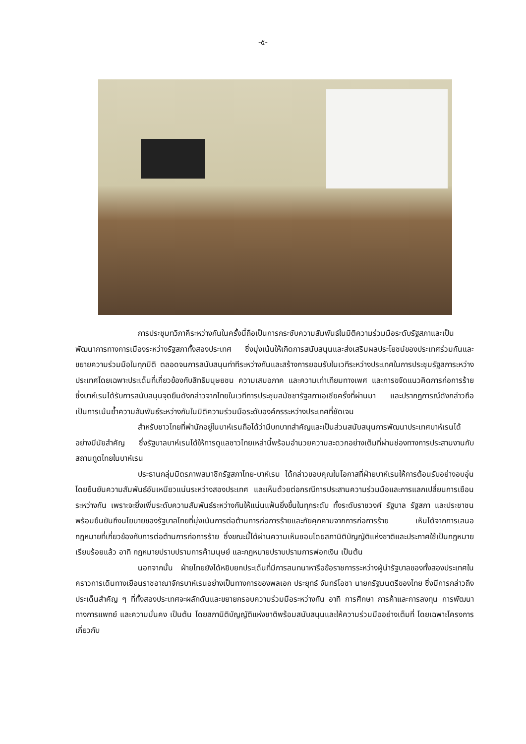-๕-
การประชุมทวิภาคีระหว่างกันในครั้งนี้ถือเป็นการกระชับความสัมพันธ์ในมิติความร่วมมือระดับรัฐสภาและเป็นพัฒนาการทางการเมืองระหว่างรัฐสภาทั้งสองประเทศ ซึ่งมุ่งเน้นให้เกิดการสนับสนุนและส่งเสริมผลประโยชน์ของประเทศร่วมกันและขยายความร่วมมือในทุกมิติ ตลอดจนการสนับสนุนท่าทีระหว่างกันและสร้างการยอมรับในเวทีระหว่างประเทศในการประชุมรัฐสภาระหว่างประเทศโดยเฉพาะประเด็นที่เกี่ยวข้องกับสิทธิมนุษยชน ความเสมอภาค และความเท่าเทียมทางเพศ และการขจัดแนวคิดการก่อการร้าย ซึ่งบาห์เรนได้รับการสนับสนุนจุดยืนดังกล่าวจากไทยในเวทีการประชุมสมัชชารัฐสภาเอเชียครั้งที่ผ่านมา และปรากฏการณ์ดังกล่าวถือเป็นการเน้นย้ำความสัมพันธ์ระหว่างกันในมิติความร่วมมือระดับองค์กรระหว่างประเทศที่ชัดเจน
สำหรับชาวไทยที่พำนักอยู่ในบาห์เรนถือได้ว่ามีบทบาทสำคัญและเป็นส่วนสนับสนุนการพัฒนาประเทศบาห์เรนได้อย่างมีนัยสำคัญ ซึ่งรัฐบาลบาห์เรนได้ให้การดูแลชาวไทยเหล่านี้พร้อมอำนวยความสะดวกอย่างเต็มที่ผ่านช่องทางการประสานงานกับสถานทูตไทยในบาห์เรน
ประธานกลุ่มมิตรภาพสมาชิกรัฐสภาไทย-บาห์เรน ได้กล่าวขอบคุณในโอกาสที่ฝ่ายบาห์เรนให้การต้อนรับอย่างอบอุ่น โดยยืนยันความสัมพันธ์อันเหนียวแน่นระหว่างสองประเทศ และเห็นด้วยต่อกรณีการประสานความร่วมมือและการแลกเปลี่ยนการเยือนระหว่างกัน เพราะจะยิ่งเพิ่มระดับความสัมพันธ์ระหว่างกันให้แน่นแฟ้นยิ่งขึ้นในทุกระดับ ทั้งระดับราชวงศ์ รัฐบาล รัฐสภา และประชาชน พร้อมยืนยันถึงนโยบายของรัฐบาลไทยที่มุ่งเน้นการต่อต้านการก่อการร้ายและภัยคุกคามจากการก่อการร้าย เห็นได้จากการเสนอกฎหมายที่เกี่ยวข้องกับการต่อต้านการก่อการร้าย ซึ่งขณะนี้ได้ผ่านความเห็นชอบโดยสภานิติบัญญัติแห่งชาติและประกาศใช้เป็นกฎหมายเรียบร้อยแล้ว อาทิ กฎหมายปราบปรามการค้ามนุษย์ และกฎหมายปราบปรามการฟอกเงิน เป็นต้น
นอกจากนั้น ฝ่ายไทยยังได้หยิบยกประเด็นที่มีการสนทนาหารือข้อราชการระหว่างผู้นำรัฐบาลของทั้งสองประเทศในคราวการเดินทางเยือนราชอาณาจักรบาห์เรนอย่างเป็นทางการของพลเอก ประยุทธ์ จันทร์โอชา นายกรัฐมนตรีของไทย ซึ่งมีการกล่าวถึงประเด็นสำคัญ ๆ ที่ทั้งสองประเทศจะผลักดันและขยายกรอบความร่วมมือระหว่างกัน อาทิ การศึกษา การค้าและการลงทุน การพัฒนาทางการแพทย์ และความมั่นคง เป็นต้น โดยสภานิติบัญญัติแห่งชาติพร้อมสนับสนุนและให้ความร่วมมืออย่างเต็มที่ โดยเฉพาะโครงการเกี่ยวกับ